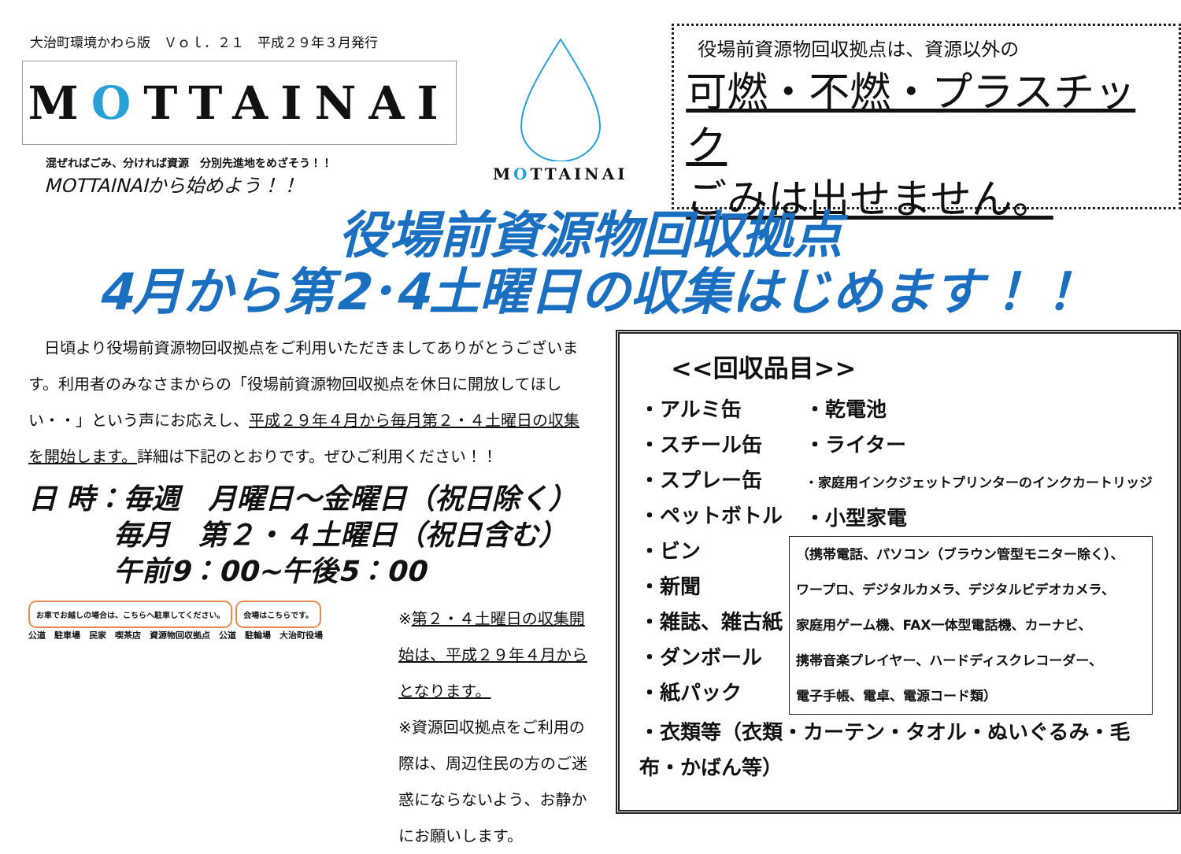大治町環境かわら版　Ｖｏｌ．２１　平成２９年３月発行
M O TTAINAI
混ぜればごみ、分ければ資源　分別先進地をめざそう！！
MOTTAINAIから始めよう！！
MOTTAINAI
役場前資源物回収拠点は、資源以外の
可燃・不燃・プラスチック
ごみは出せません。
役場前資源物回収拠点
4月から第2･4土曜日の収集はじめます！！
　日頃より役場前資源物回収拠点をご利用いただきましてありがとうございます。利用者のみなさまからの「役場前資源物回収拠点を休日に開放してほしい・・」という声にお応えし、平成２９年４月から毎月第２・４土曜日の収集を開始します。詳細は下記のとおりです。ぜひご利用ください！！
日 時：毎週　月曜日～金曜日（祝日除く）
　　　毎月　第２・４土曜日（祝日含む）
　　　午前9：00~午後5：00
お車でお越しの場合は、こちらへ駐車してください。 会場はこちらです。
公道　駐車場　民家　喫茶店　資源物回収拠点　公道　駐輪場　大治町役場
※第２・４土曜日の収集開始は、平成２９年４月からとなります。
※資源回収拠点をご利用の際は、周辺住民の方のご迷惑にならないよう、お静かにお願いします。
<<回収品目>>
・アルミ缶
・スチール缶
・スプレー缶
・ペットボトル
・ビン
・新聞
・雑誌、雑古紙
・ダンボール
・紙パック
・乾電池
・ライター
・家庭用インクジェットプリンターのインクカートリッジ
・小型家電
（携帯電話、パソコン（ブラウン管型モニター除く）、
ワープロ、デジタルカメラ、デジタルビデオカメラ、
家庭用ゲーム機、FAX一体型電話機、カーナビ、
携帯音楽プレイヤー、ハードディスクレコーダー、
電子手帳、電卓、電源コード類）
・衣類等（衣類・カーテン・タオル・ぬいぐるみ・毛布・かばん等）